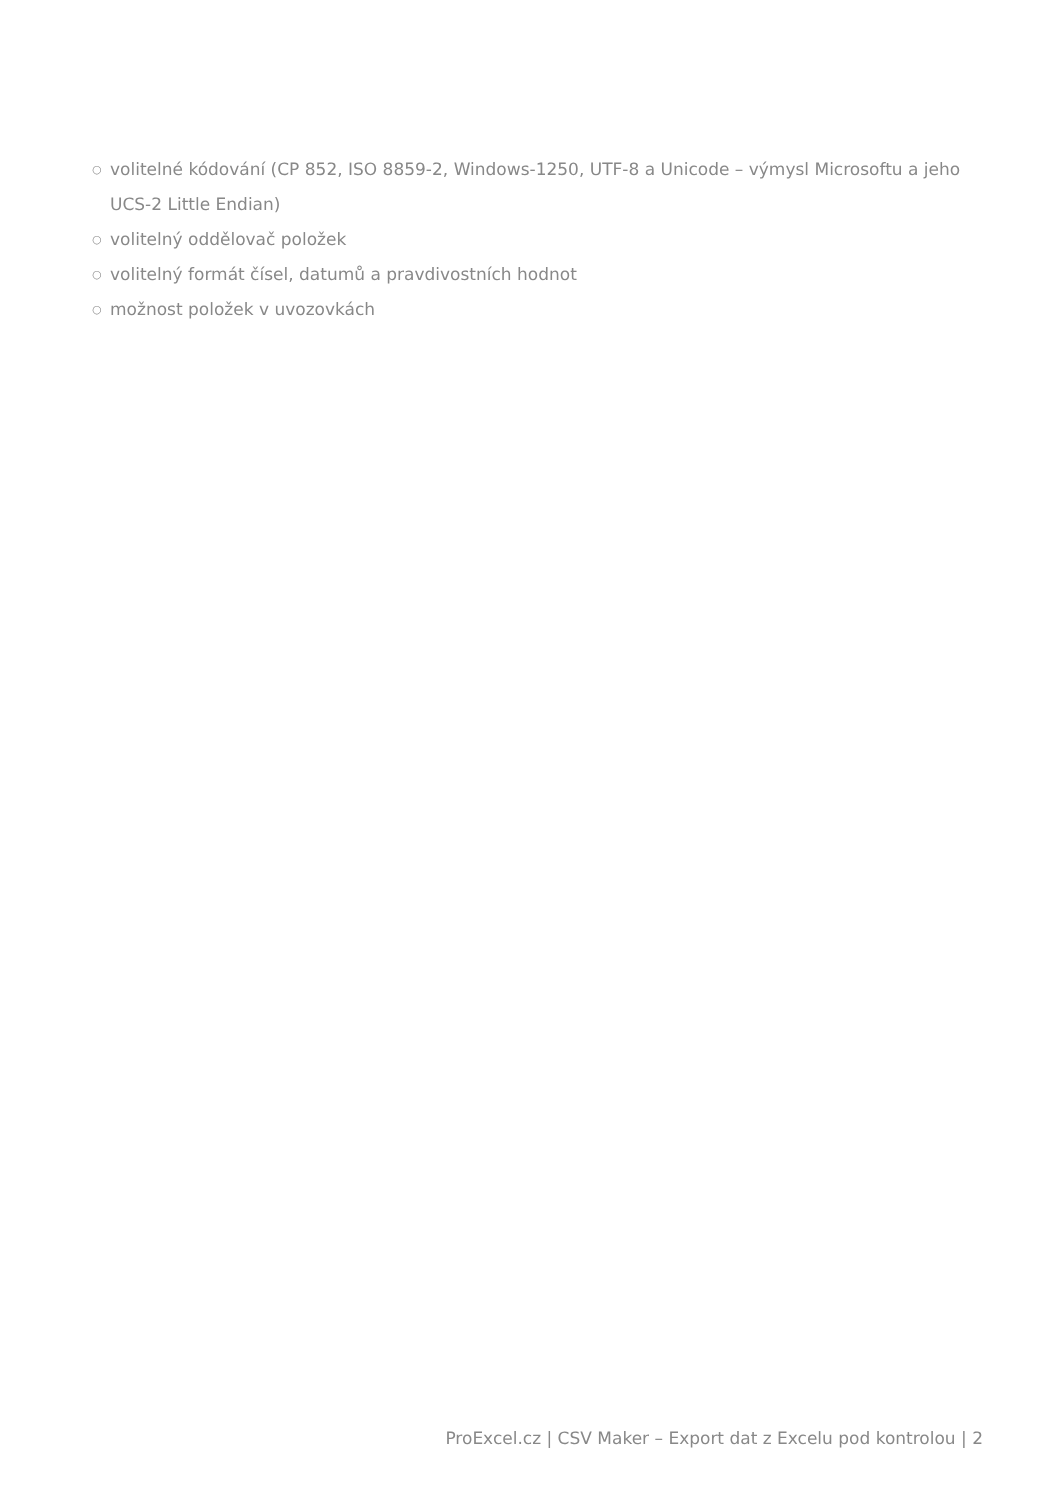○ volitelné kódování (CP 852, ISO 8859-2, Windows-1250, UTF-8 a Unicode – výmysl Microsoftu a jeho UCS-2 Little Endian)
○ volitelný oddělovač položek
○ volitelný formát čísel, datumů a pravdivostních hodnot
○ možnost položek v uvozovkách
ProExcel.cz | CSV Maker – Export dat z Excelu pod kontrolou | 2